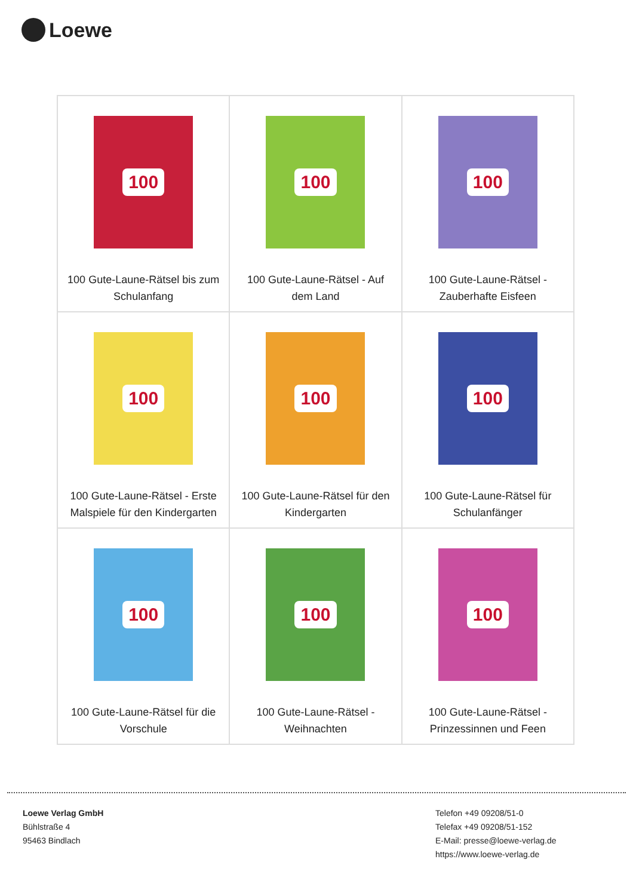Loewe
| 100 100 Gute-Laune-Rätsel bis zum Schulanfang | 100 100 Gute-Laune-Rätsel - Auf dem Land | 100 100 Gute-Laune-Rätsel - Zauberhafte Eisfeen |
| 100 100 Gute-Laune-Rätsel - Erste Malspiele für den Kindergarten | 100 100 Gute-Laune-Rätsel für den Kindergarten | 100 100 Gute-Laune-Rätsel für Schulanfänger |
| 100 100 Gute-Laune-Rätsel für die Vorschule | 100 100 Gute-Laune-Rätsel - Weihnachten | 100 100 Gute-Laune-Rätsel - Prinzessinnen und Feen |
Loewe Verlag GmbH
Bühlstraße 4
95463 Bindlach
Telefon +49 09208/51-0
Telefax +49 09208/51-152
E-Mail: presse@loewe-verlag.de
https://www.loewe-verlag.de